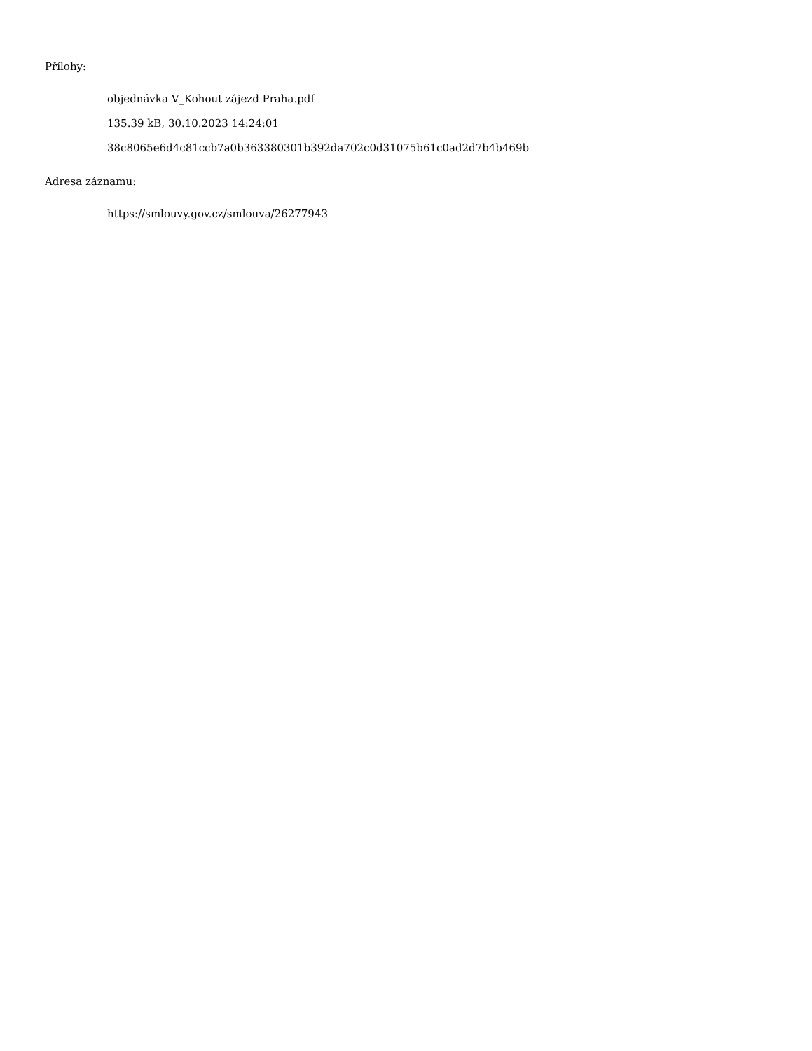Přílohy:
objednávka V_Kohout zájezd Praha.pdf
135.39 kB, 30.10.2023 14:24:01
38c8065e6d4c81ccb7a0b363380301b392da702c0d31075b61c0ad2d7b4b469b
Adresa záznamu:
https://smlouvy.gov.cz/smlouva/26277943